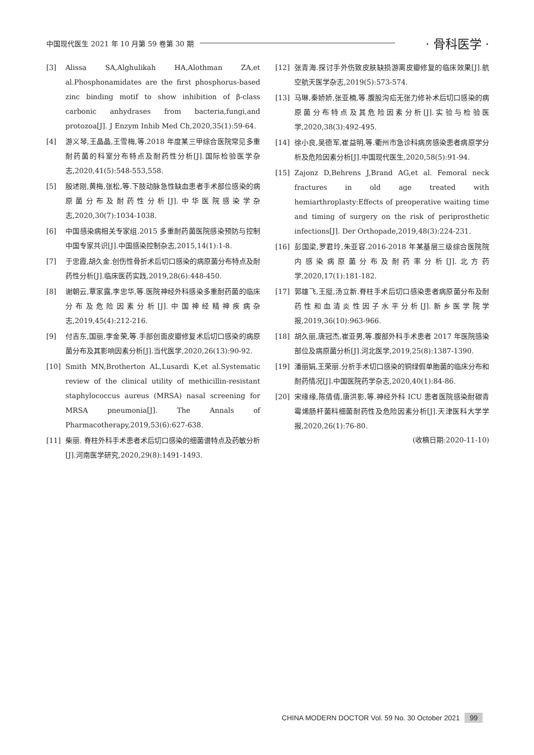中国现代医生 2021 年 10 月第 59 卷第 30 期 · 骨科医学 ·
[3] Alissa SA,Alghulikah HA,Alothman ZA,et al.Phosphonamidates are the first phosphorus-based zinc binding motif to show inhibition of β-class carbonic anhydrases from bacteria,fungi,and protozoa[J]. J Enzym Inhib Med Ch,2020,35(1):59-64.
[4] 游义琴,王晶晶,王雪梅,等.2018 年度某三甲综合医院常见多重耐药菌的科室分布特点及耐药性分析[J].国际检验医学杂志,2020,41(5):548-553,558.
[5] 殷述刚,黄梅,张松,等.下肢动脉急性缺血患者手术部位感染的病原菌分布及耐药性分析[J].中华医院感染学杂志,2020,30(7):1034-1038.
[6] 中国感染病相关专家组.2015 多重耐药菌医院感染预防与控制中国专家共识[J].中国感染控制杂志,2015,14(1):1-8.
[7] 于忠霞,胡久金.创伤性骨折术后切口感染的病原菌分布特点及耐药性分析[J].临床医药实践,2019,28(6):448-450.
[8] 谢朝云,覃家露,李忠华,等.医院神经外科感染多重耐药菌的临床分布及危险因素分析[J].中国神经精神疾病杂志,2019,45(4):212-216.
[9] 付吉东,国丽,李金荣,等.手部创面皮瓣修复术后切口感染的病原菌分布及其影响因素分析[J].当代医学,2020,26(13):90-92.
[10] Smith MN,Brotherton AL,Lusardi K,et al.Systematic review of the clinical utility of methicillin-resistant staphylococcus aureus (MRSA) nasal screening for MRSA pneumonia[J]. The Annals of Pharmacotherapy,2019,53(6):627-638.
[11] 柴丽. 脊柱外科手术患者术后切口感染的细菌谱特点及药敏分析[J].河南医学研究,2020,29(8):1491-1493.
[12] 张青海.探讨手外伤致皮肤缺损游离皮瓣修复的临床效果[J].航空航天医学杂志,2019(5):573-574.
[13] 马琳,秦娇娇,张亚楠,等.腹股沟疝无张力修补术后切口感染的病原菌分布特点及其危险因素分析[J].实验与检验医学,2020,38(3):492-495.
[14] 徐小良,吴德军,崔益明,等.衢州市急诊科病房感染患者病原学分析及危险因素分析[J].中国现代医生,2020,58(5):91-94.
[15] Zajonz D,Behrens J,Brand AG,et al. Femoral neck fractures in old age treated with hemiarthroplasty:Effects of preoperative waiting time and timing of surgery on the risk of periprosthetic infections[J]. Der Orthopade,2019,48(3):224-231.
[16] 彭国梁,罗君玲,朱亚容.2016-2018 年某基层三级综合医院院内感染病原菌分布及耐药率分析[J].北方药学,2020,17(1):181-182.
[17] 郭雄飞,王挺,汤立新.脊柱手术后切口感染患者病原菌分布及耐药性和血清炎性因子水平分析[J].新乡医学院学报,2019,36(10):963-966.
[18] 胡久丽,唐冠杰,崔亚男,等.腹部外科手术患者 2017 年医院感染部位及病原菌分析[J].河北医学,2019,25(8):1387-1390.
[19] 潘丽娟,王荣丽.分析手术切口感染的铜绿假单胞菌的临床分布和耐药情况[J].中国医院药学杂志,2020,40(1):84-86.
[20] 宋缘缘,陈倩倩,唐洪影,等.神经外科 ICU 患者医院感染耐碳青霉烯肠杆菌科细菌耐药性及危险因素分析[J].天津医科大学学报,2020,26(1):76-80.
(收稿日期:2020-11-10)
CHINA MODERN DOCTOR Vol. 59 No. 30 October 2021 99